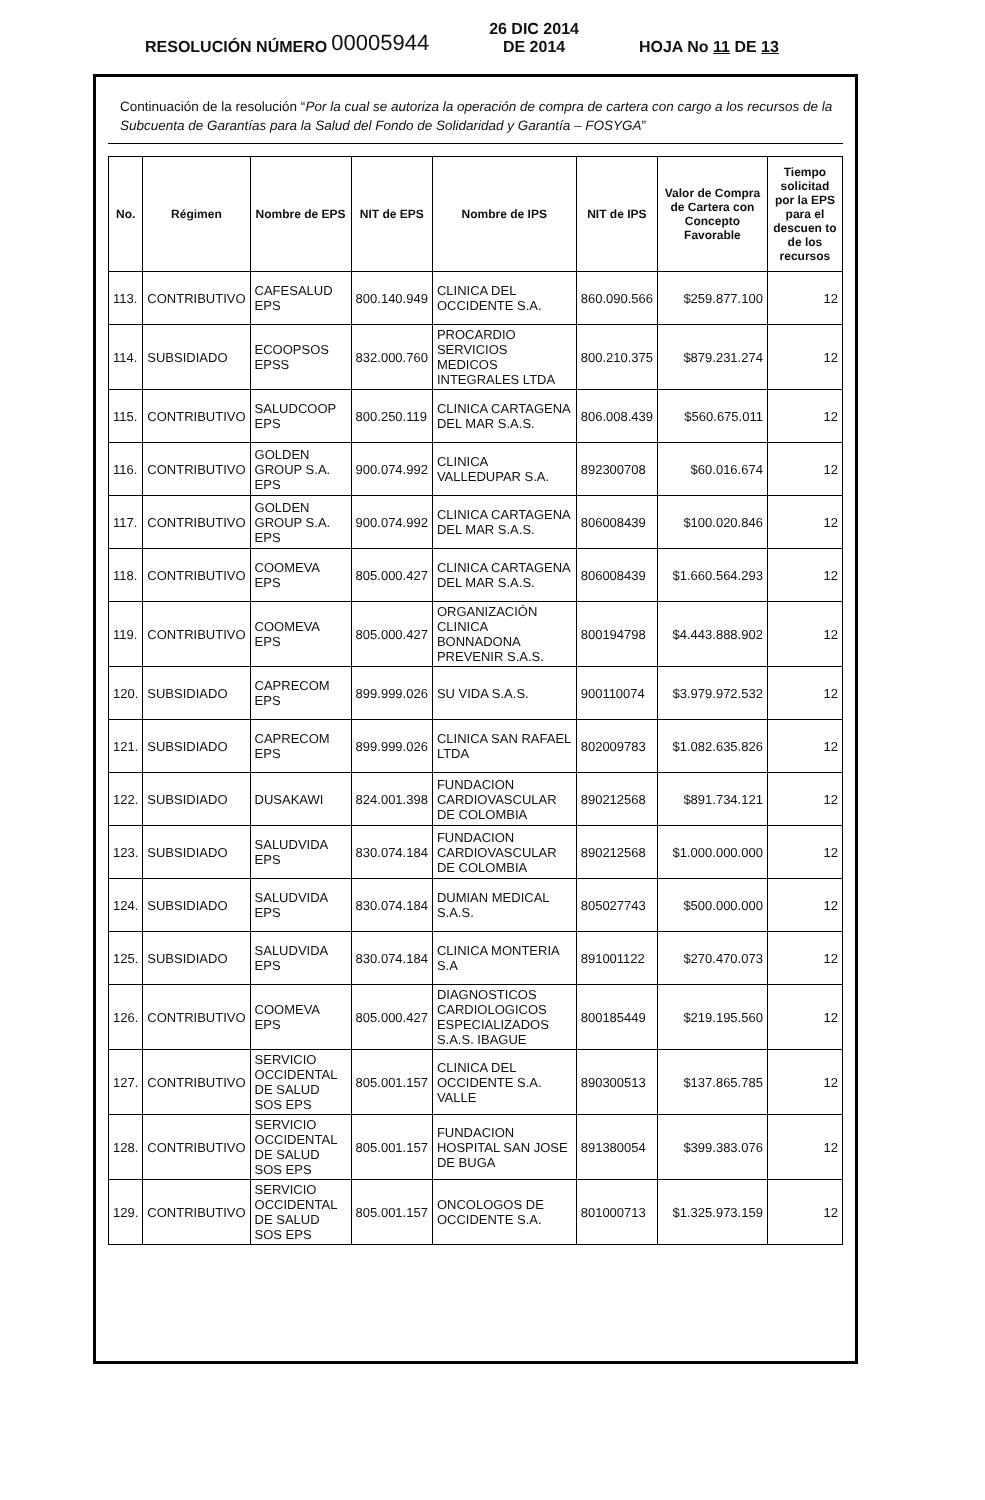RESOLUCIÓN NÚMERO 00005944 26 DIC 2014
DE 2014 HOJA No 11 DE 13
Continuación de la resolución “Por la cual se autoriza la operación de compra de cartera con cargo a los recursos de la Subcuenta de Garantías para la Salud del Fondo de Solidaridad y Garantía – FOSYGA”
| No. | Régimen | Nombre de EPS | NIT de EPS | Nombre de IPS | NIT de IPS | Valor de Compra de Cartera con Concepto Favorable | Tiempo solicitad por la EPS para el descuen to de los recursos |
| --- | --- | --- | --- | --- | --- | --- | --- |
| 113. | CONTRIBUTIVO | CAFESALUD EPS | 800.140.949 | CLINICA DEL OCCIDENTE S.A. | 860.090.566 | $259.877.100 | 12 |
| 114. | SUBSIDIADO | ECOOPSOS EPSS | 832.000.760 | PROCARDIO SERVICIOS MEDICOS INTEGRALES LTDA | 800.210.375 | $879.231.274 | 12 |
| 115. | CONTRIBUTIVO | SALUDCOOP EPS | 800.250.119 | CLINICA CARTAGENA DEL MAR S.A.S. | 806.008.439 | $560.675.011 | 12 |
| 116. | CONTRIBUTIVO | GOLDEN GROUP S.A. EPS | 900.074.992 | CLINICA VALLEDUPAR S.A. | 892300708 | $60.016.674 | 12 |
| 117. | CONTRIBUTIVO | GOLDEN GROUP S.A. EPS | 900.074.992 | CLINICA CARTAGENA DEL MAR S.A.S. | 806008439 | $100.020.846 | 12 |
| 118. | CONTRIBUTIVO | COOMEVA EPS | 805.000.427 | CLINICA CARTAGENA DEL MAR S.A.S. | 806008439 | $1.660.564.293 | 12 |
| 119. | CONTRIBUTIVO | COOMEVA EPS | 805.000.427 | ORGANIZACIÓN CLINICA BONNADONA PREVENIR S.A.S. | 800194798 | $4.443.888.902 | 12 |
| 120. | SUBSIDIADO | CAPRECOM EPS | 899.999.026 | SU VIDA S.A.S. | 900110074 | $3.979.972.532 | 12 |
| 121. | SUBSIDIADO | CAPRECOM EPS | 899.999.026 | CLINICA SAN RAFAEL LTDA | 802009783 | $1.082.635.826 | 12 |
| 122. | SUBSIDIADO | DUSAKAWI | 824.001.398 | FUNDACION CARDIOVASCULAR DE COLOMBIA | 890212568 | $891.734.121 | 12 |
| 123. | SUBSIDIADO | SALUDVIDA EPS | 830.074.184 | FUNDACION CARDIOVASCULAR DE COLOMBIA | 890212568 | $1.000.000.000 | 12 |
| 124. | SUBSIDIADO | SALUDVIDA EPS | 830.074.184 | DUMIAN MEDICAL S.A.S. | 805027743 | $500.000.000 | 12 |
| 125. | SUBSIDIADO | SALUDVIDA EPS | 830.074.184 | CLINICA MONTERIA S.A | 891001122 | $270.470.073 | 12 |
| 126. | CONTRIBUTIVO | COOMEVA EPS | 805.000.427 | DIAGNOSTICOS CARDIOLOGICOS ESPECIALIZADOS S.A.S. IBAGUE | 800185449 | $219.195.560 | 12 |
| 127. | CONTRIBUTIVO | SERVICIO OCCIDENTAL DE SALUD SOS EPS | 805.001.157 | CLINICA DEL OCCIDENTE S.A. VALLE | 890300513 | $137.865.785 | 12 |
| 128. | CONTRIBUTIVO | SERVICIO OCCIDENTAL DE SALUD SOS EPS | 805.001.157 | FUNDACION HOSPITAL SAN JOSE DE BUGA | 891380054 | $399.383.076 | 12 |
| 129. | CONTRIBUTIVO | SERVICIO OCCIDENTAL DE SALUD SOS EPS | 805.001.157 | ONCOLOGOS DE OCCIDENTE S.A. | 801000713 | $1.325.973.159 | 12 |